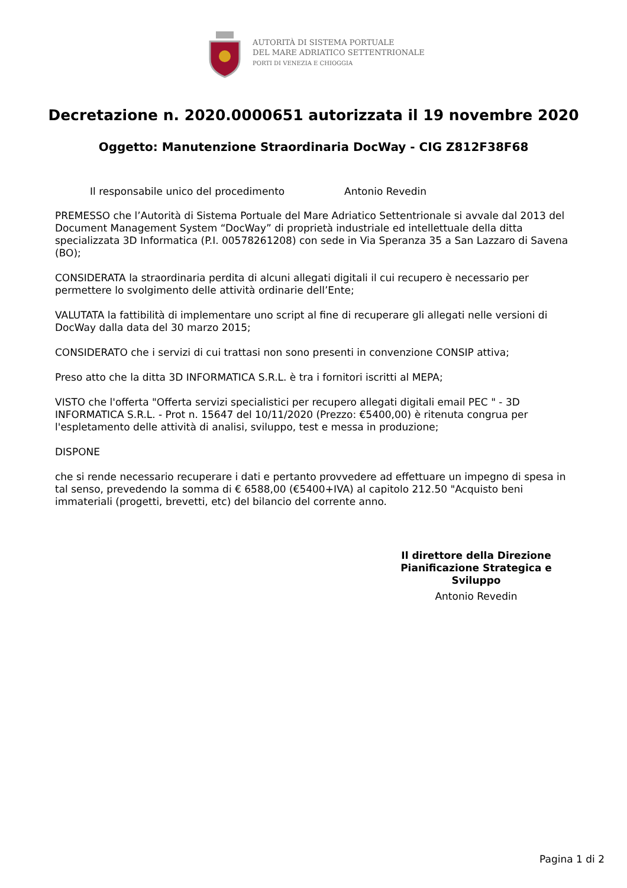AUTORITÀ DI SISTEMA PORTUALE
DEL MARE ADRIATICO SETTENTRIONALE
PORTI DI VENEZIA E CHIOGGIA
Decretazione n. 2020.0000651 autorizzata il 19 novembre 2020
Oggetto: Manutenzione Straordinaria DocWay - CIG Z812F38F68
Il responsabile unico del procedimento Antonio Revedin
PREMESSO che l’Autorità di Sistema Portuale del Mare Adriatico Settentrionale si avvale dal 2013 del Document Management System “DocWay” di proprietà industriale ed intellettuale della ditta specializzata 3D Informatica (P.I. 00578261208) con sede in Via Speranza 35 a San Lazzaro di Savena (BO);
CONSIDERATA la straordinaria perdita di alcuni allegati digitali il cui recupero è necessario per permettere lo svolgimento delle attività ordinarie dell’Ente;
VALUTATA la fattibilità di implementare uno script al fine di recuperare gli allegati nelle versioni di DocWay dalla data del 30 marzo 2015;
CONSIDERATO che i servizi di cui trattasi non sono presenti in convenzione CONSIP attiva;
Preso atto che la ditta 3D INFORMATICA S.R.L. è tra i fornitori iscritti al MEPA;
VISTO che l'offerta "Offerta servizi specialistici per recupero allegati digitali email PEC " - 3D INFORMATICA S.R.L. - Prot n. 15647 del 10/11/2020 (Prezzo: €5400,00) è ritenuta congrua per l'espletamento delle attività di analisi, sviluppo, test e messa in produzione;
DISPONE
che si rende necessario recuperare i dati e pertanto provvedere ad effettuare un impegno di spesa in tal senso, prevedendo la somma di € 6588,00 (€5400+IVA) al capitolo 212.50 "Acquisto beni immateriali (progetti, brevetti, etc) del bilancio del corrente anno.
Il direttore della Direzione Pianificazione Strategica e Sviluppo
Antonio Revedin
Pagina 1 di 2